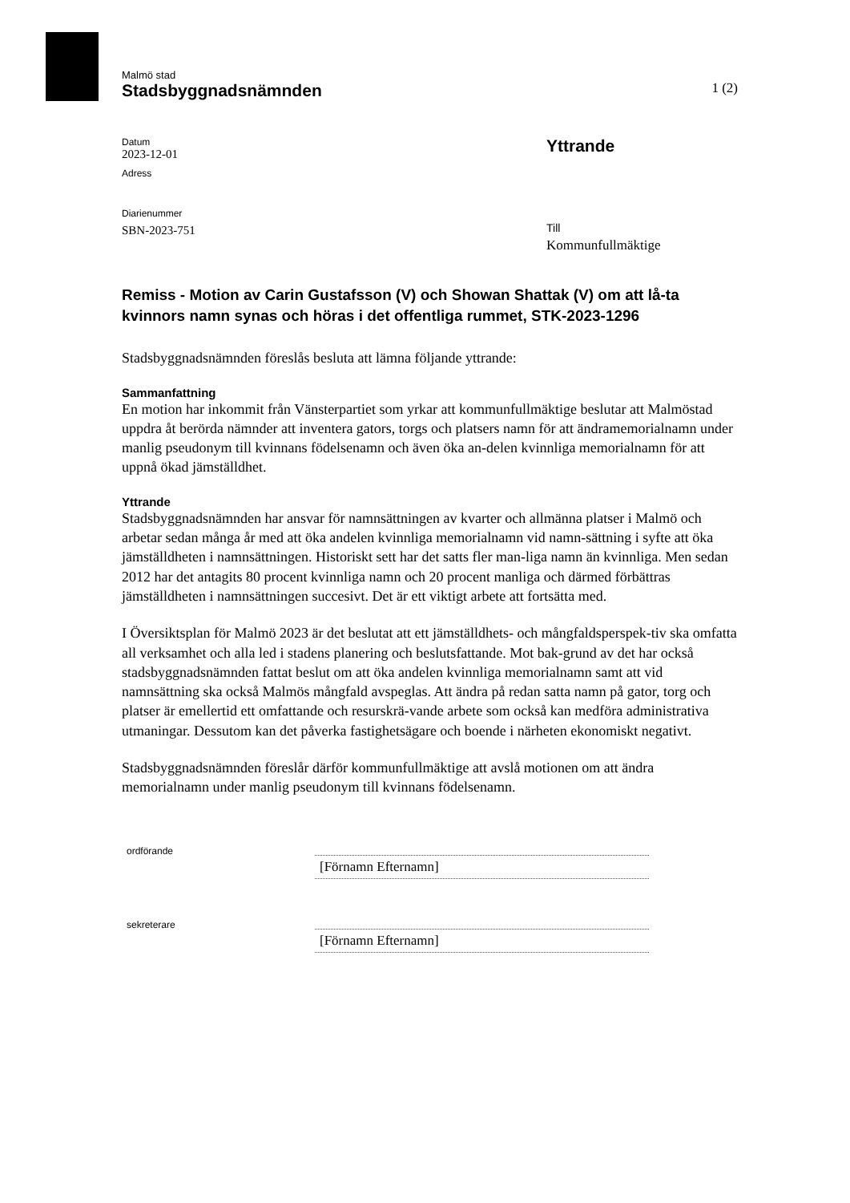Malmö stad
Stadsbyggnadsnämnden
1 (2)
Datum
2023-12-01
Adress
Diarienummer
SBN-2023-751
Yttrande
Till
Kommunfullmäktige
Remiss - Motion av Carin Gustafsson (V) och Showan Shattak (V) om att lå-ta kvinnors namn synas och höras i det offentliga rummet, STK-2023-1296
Stadsbyggnadsnämnden föreslås besluta att lämna följande yttrande:
Sammanfattning
En motion har inkommit från Vänsterpartiet som yrkar att kommunfullmäktige beslutar att Malmöstad uppdra åt berörda nämnder att inventera gators, torgs och platsers namn för att ändramemorialnamn under manlig pseudonym till kvinnans födelsenamn och även öka an-delen kvinnliga memorialnamn för att uppnå ökad jämställdhet.
Yttrande
Stadsbyggnadsnämnden har ansvar för namnsättningen av kvarter och allmänna platser i Malmö och arbetar sedan många år med att öka andelen kvinnliga memorialnamn vid namn-sättning i syfte att öka jämställdheten i namnsättningen. Historiskt sett har det satts fler man-liga namn än kvinnliga. Men sedan 2012 har det antagits 80 procent kvinnliga namn och 20 procent manliga och därmed förbättras jämställdheten i namnsättningen succesivt. Det är ett viktigt arbete att fortsätta med.
I Översiktsplan för Malmö 2023 är det beslutat att ett jämställdhets- och mångfaldsperspek-tiv ska omfatta all verksamhet och alla led i stadens planering och beslutsfattande. Mot bak-grund av det har också stadsbyggnadsnämnden fattat beslut om att öka andelen kvinnliga memorialnamn samt att vid namnsättning ska också Malmös mångfald avspeglas. Att ändra på redan satta namn på gator, torg och platser är emellertid ett omfattande och resurskrä-vande arbete som också kan medföra administrativa utmaningar. Dessutom kan det påverka fastighetsägare och boende i närheten ekonomiskt negativt.
Stadsbyggnadsnämnden föreslår därför kommunfullmäktige att avslå motionen om att ändra memorialnamn under manlig pseudonym till kvinnans födelsenamn.
ordförande
[Förnamn Efternamn]
sekreterare
[Förnamn Efternamn]